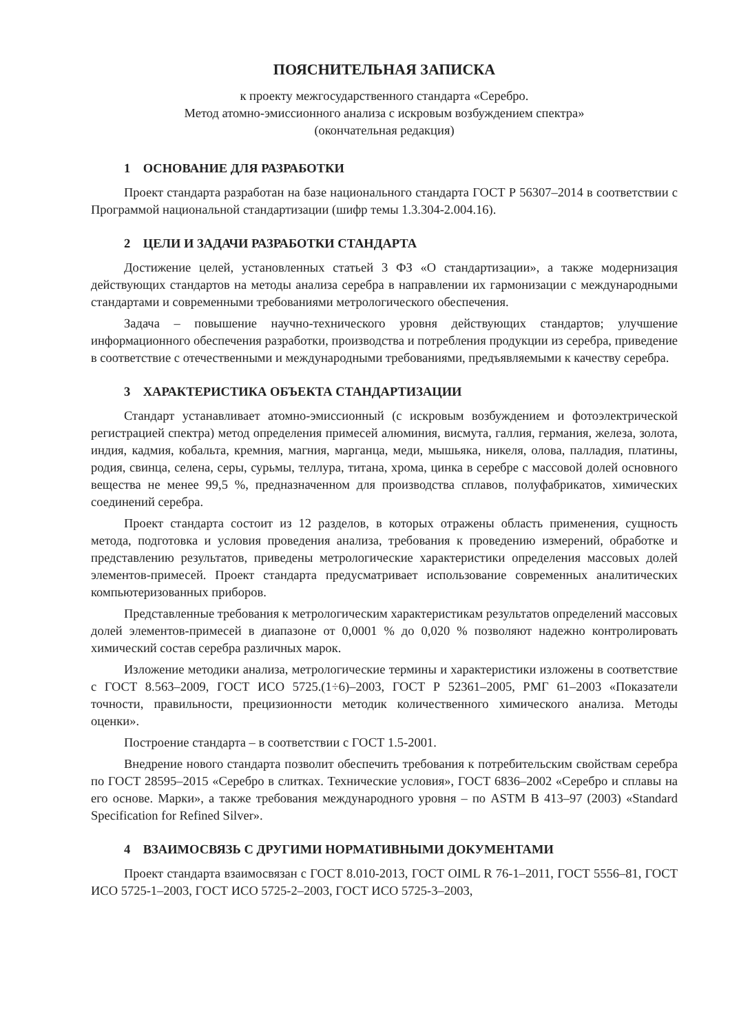ПОЯСНИТЕЛЬНАЯ ЗАПИСКА
к проекту межгосударственного стандарта «Серебро.
Метод атомно-эмиссионного анализа с искровым возбуждением спектра»
(окончательная редакция)
1 ОСНОВАНИЕ ДЛЯ РАЗРАБОТКИ
Проект стандарта разработан на базе национального стандарта ГОСТ Р 56307–2014 в соответствии с Программой национальной стандартизации (шифр темы 1.3.304-2.004.16).
2 ЦЕЛИ И ЗАДАЧИ РАЗРАБОТКИ СТАНДАРТА
Достижение целей, установленных статьей 3 ФЗ «О стандартизации», а также модернизация действующих стандартов на методы анализа серебра в направлении их гармонизации с международными стандартами и современными требованиями метрологического обеспечения.
Задача – повышение научно-технического уровня действующих стандартов; улучшение информационного обеспечения разработки, производства и потребления продукции из серебра, приведение в соответствие с отечественными и международными требованиями, предъявляемыми к качеству серебра.
3 ХАРАКТЕРИСТИКА ОБЪЕКТА СТАНДАРТИЗАЦИИ
Стандарт устанавливает атомно-эмиссионный (с искровым возбуждением и фотоэлектрической регистрацией спектра) метод определения примесей алюминия, висмута, галлия, германия, железа, золота, индия, кадмия, кобальта, кремния, магния, марганца, меди, мышьяка, никеля, олова, палладия, платины, родия, свинца, селена, серы, сурьмы, теллура, титана, хрома, цинка в серебре с массовой долей основного вещества не менее 99,5 %, предназначенном для производства сплавов, полуфабрикатов, химических соединений серебра.
Проект стандарта состоит из 12 разделов, в которых отражены область применения, сущность метода, подготовка и условия проведения анализа, требования к проведению измерений, обработке и представлению результатов, приведены метрологические характеристики определения массовых долей элементов-примесей. Проект стандарта предусматривает использование современных аналитических компьютеризованных приборов.
Представленные требования к метрологическим характеристикам результатов определений массовых долей элементов-примесей в диапазоне от 0,0001 % до 0,020 % позволяют надежно контролировать химический состав серебра различных марок.
Изложение методики анализа, метрологические термины и характеристики изложены в соответствие с ГОСТ 8.563–2009, ГОСТ ИСО 5725.(1÷6)–2003, ГОСТ Р 52361–2005, РМГ 61–2003 «Показатели точности, правильности, прецизионности методик количественного химического анализа. Методы оценки».
Построение стандарта – в соответствии с ГОСТ 1.5-2001.
Внедрение нового стандарта позволит обеспечить требования к потребительским свойствам серебра по ГОСТ 28595–2015 «Серебро в слитках. Технические условия», ГОСТ 6836–2002 «Серебро и сплавы на его основе. Марки», а также требования международного уровня – по ASTM B 413–97 (2003) «Standard Specification for Refined Silver».
4 ВЗАИМОСВЯЗЬ С ДРУГИМИ НОРМАТИВНЫМИ ДОКУМЕНТАМИ
Проект стандарта взаимосвязан с ГОСТ 8.010-2013, ГОСТ OIML R 76-1–2011, ГОСТ 5556–81, ГОСТ ИСО 5725-1–2003, ГОСТ ИСО 5725-2–2003, ГОСТ ИСО 5725-3–2003,